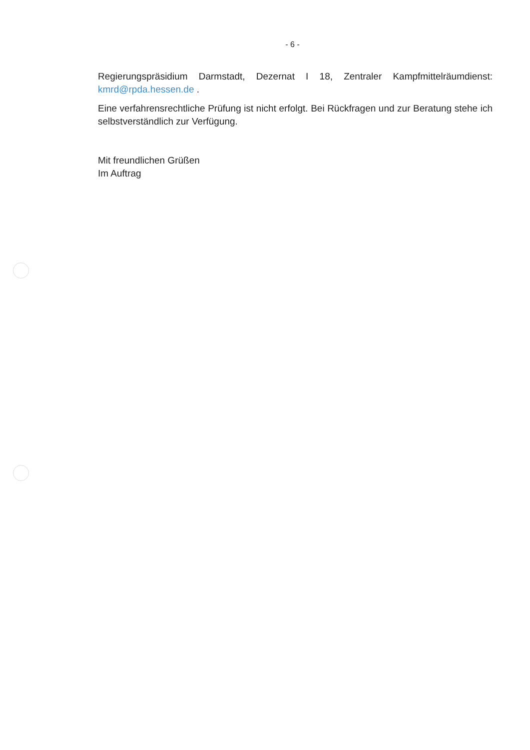- 6 -
Regierungspräsidium Darmstadt, Dezernat I 18, Zentraler Kampfmittelräumdienst: kmrd@rpda.hessen.de .
Eine verfahrensrechtliche Prüfung ist nicht erfolgt. Bei Rückfragen und zur Beratung stehe ich selbstverständlich zur Verfügung.
Mit freundlichen Grüßen
Im Auftrag